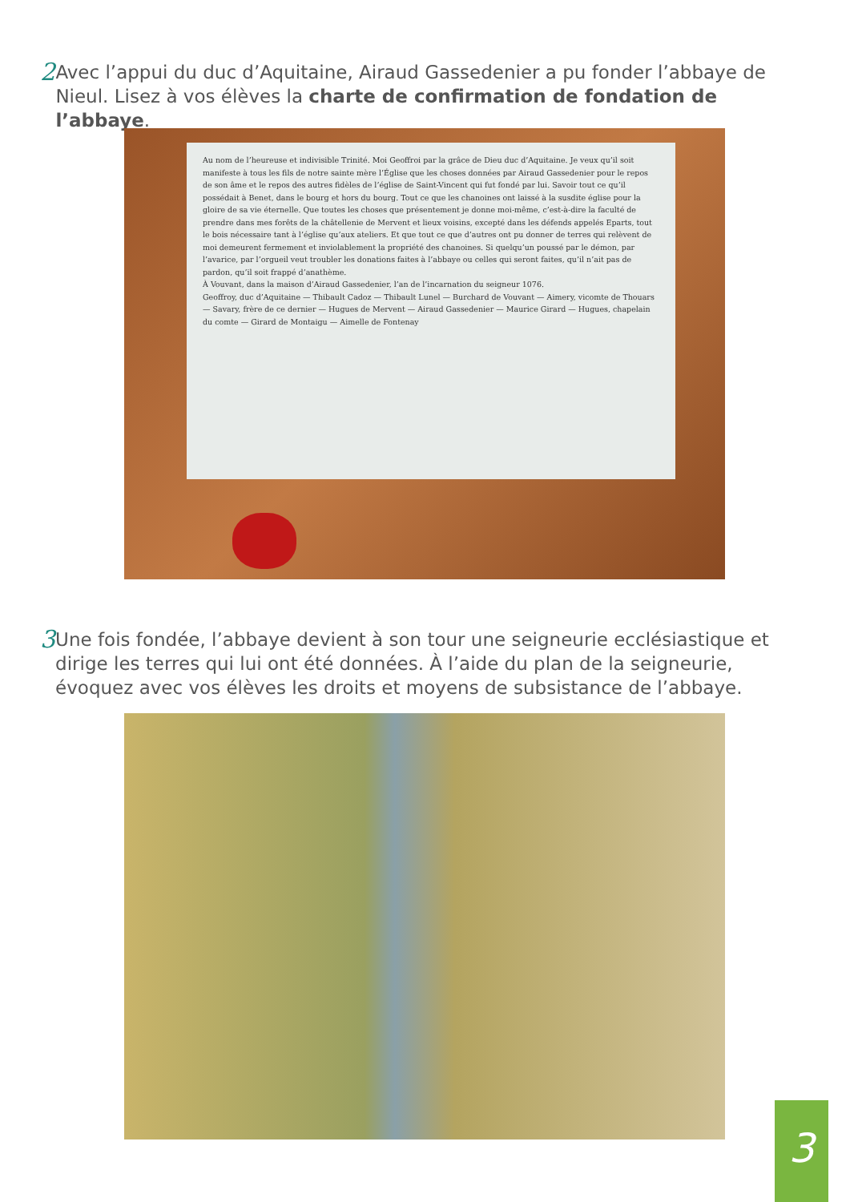2
Avec l’appui du duc d’Aquitaine, Airaud Gassedenier a pu fonder l’abbaye de Nieul. Lisez à vos élèves la charte de confirmation de fondation de l’abbaye.
Au nom de l’heureuse et indivisible Trinité. Moi Geoffroi par la grâce de Dieu duc d’Aquitaine. Je veux qu’il soit manifeste à tous les fils de notre sainte mère l’Église que les choses données par Airaud Gassedenier pour le repos de son âme et le repos des autres fidèles de l’église de Saint-Vincent qui fut fondé par lui. Savoir tout ce qu’il possédait à Benet, dans le bourg et hors du bourg. Tout ce que les chanoines ont laissé à la susdite église pour la gloire de sa vie éternelle. Que toutes les choses que présentement je donne moi-même, c’est-à-dire la faculté de prendre dans mes forêts de la châtellenie de Mervent et lieux voisins, excepté dans les défends appelés Eparts, tout le bois nécessaire tant à l’église qu’aux ateliers. Et que tout ce que d’autres ont pu donner de terres qui relèvent de moi demeurent fermement et inviolablement la propriété des chanoines. Si quelqu’un poussé par le démon, par l’avarice, par l’orgueil veut troubler les donations faites à l’abbaye ou celles qui seront faites, qu’il n’ait pas de pardon, qu’il soit frappé d’anathème.
À Vouvant, dans la maison d’Airaud Gassedenier, l’an de l’incarnation du seigneur 1076.
Geoffroy, duc d’Aquitaine — Thibault Cadoz — Thibault Lunel — Burchard de Vouvant — Aimery, vicomte de Thouars — Savary, frère de ce dernier — Hugues de Mervent — Airaud Gassedenier — Maurice Girard — Hugues, chapelain du comte — Girard de Montaigu — Aimelle de Fontenay
3
Une fois fondée, l’abbaye devient à son tour une seigneurie ecclésiastique et dirige les terres qui lui ont été données. À l’aide du plan de la seigneurie, évoquez avec vos élèves les droits et moyens de subsistance de l’abbaye.
3